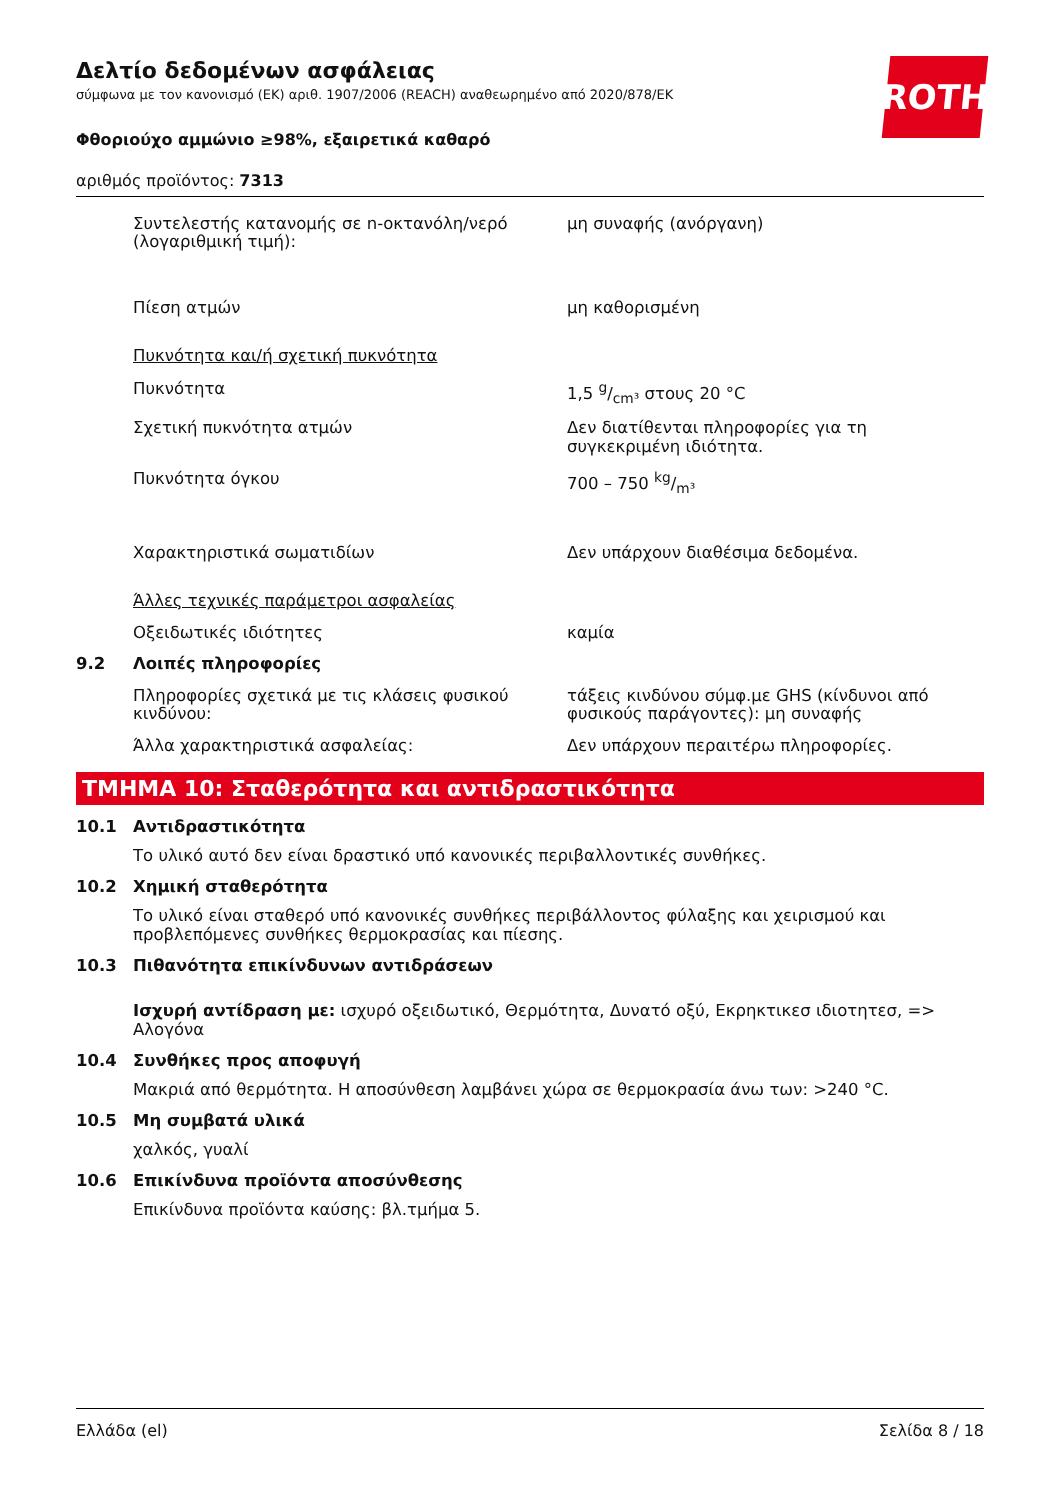ROTH
Δελτίο δεδομένων ασφάλειας
σύμφωνα με τον κανονισμό (ΕΚ) αριθ. 1907/2006 (REACH) αναθεωρημένο από 2020/878/ΕΚ
Φθοριούχο αμμώνιο ≥98%, εξαιρετικά καθαρό
αριθμός προϊόντος: 7313
Συντελεστής κατανομής σε n-οκτανόλη/νερό (λογαριθμική τιμή):
μη συναφής (ανόργανη)
Πίεση ατμών μη καθορισμένη
Πυκνότητα και/ή σχετική πυκνότητα
Πυκνότητα 1,5 g/cm³ στους 20 °C
Σχετική πυκνότητα ατμών Δεν διατίθενται πληροφορίες για τη συγκεκριμένη ιδιότητα.
Πυκνότητα όγκου 700 – 750 kg/m³
Χαρακτηριστικά σωματιδίων Δεν υπάρχουν διαθέσιμα δεδομένα.
Άλλες τεχνικές παράμετροι ασφαλείας
Οξειδωτικές ιδιότητες καμία
9.2 Λοιπές πληροφορίες
Πληροφορίες σχετικά με τις κλάσεις φυσικού κινδύνου:
τάξεις κινδύνου σύμφ.με GHS (κίνδυνοι από φυσικούς παράγοντες): μη συναφής
Άλλα χαρακτηριστικά ασφαλείας: Δεν υπάρχουν περαιτέρω πληροφορίες.
ΤΜΗΜΑ 10: Σταθερότητα και αντιδραστικότητα
10.1 Αντιδραστικότητα
Το υλικό αυτό δεν είναι δραστικό υπό κανονικές περιβαλλοντικές συνθήκες.
10.2 Χημική σταθερότητα
Το υλικό είναι σταθερό υπό κανονικές συνθήκες περιβάλλοντος φύλαξης και χειρισμού και προβλεπόμενες συνθήκες θερμοκρασίας και πίεσης.
10.3 Πιθανότητα επικίνδυνων αντιδράσεων
Ισχυρή αντίδραση με: ισχυρό οξειδωτικό, Θερμότητα, Δυνατό οξύ, Εκρηκτικεσ ιδιοτητεσ, => Αλογόνα
10.4 Συνθήκες προς αποφυγή
Μακριά από θερμότητα. Η αποσύνθεση λαμβάνει χώρα σε θερμοκρασία άνω των: >240 °C.
10.5 Μη συμβατά υλικά
χαλκός, γυαλί
10.6 Επικίνδυνα προϊόντα αποσύνθεσης
Επικίνδυνα προϊόντα καύσης: βλ.τμήμα 5.
Ελλάδα (el) Σελίδα 8 / 18